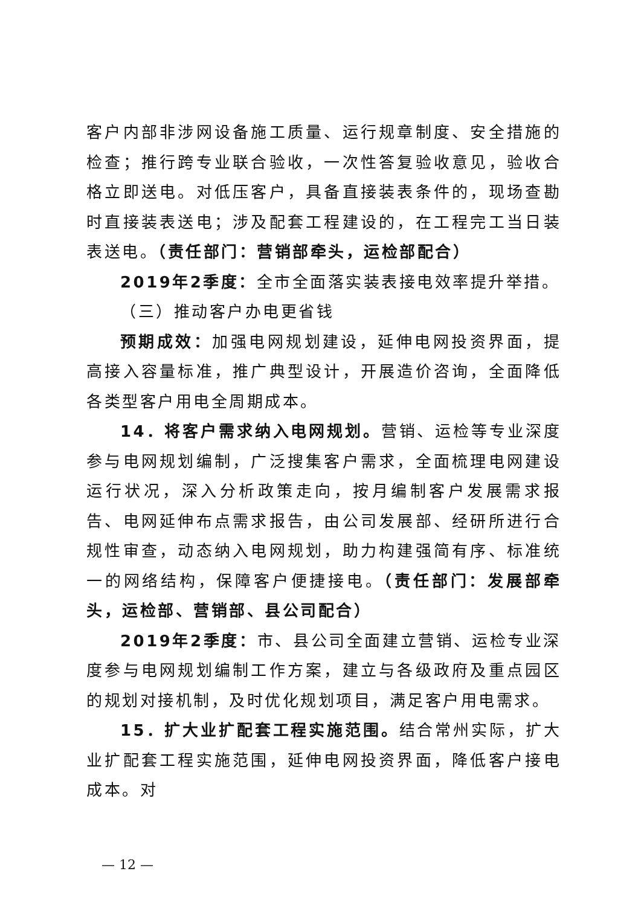客户内部非涉网设备施工质量、运行规章制度、安全措施的检查；推行跨专业联合验收，一次性答复验收意见，验收合格立即送电。对低压客户，具备直接装表条件的，现场查勘时直接装表送电；涉及配套工程建设的，在工程完工当日装表送电。（责任部门：营销部牵头，运检部配合）
2019年2季度：全市全面落实装表接电效率提升举措。
（三）推动客户办电更省钱
预期成效：加强电网规划建设，延伸电网投资界面，提高接入容量标准，推广典型设计，开展造价咨询，全面降低各类型客户用电全周期成本。
14．将客户需求纳入电网规划。营销、运检等专业深度参与电网规划编制，广泛搜集客户需求，全面梳理电网建设运行状况，深入分析政策走向，按月编制客户发展需求报告、电网延伸布点需求报告，由公司发展部、经研所进行合规性审查，动态纳入电网规划，助力构建强简有序、标准统一的网络结构，保障客户便捷接电。（责任部门：发展部牵头，运检部、营销部、县公司配合）
2019年2季度：市、县公司全面建立营销、运检专业深度参与电网规划编制工作方案，建立与各级政府及重点园区的规划对接机制，及时优化规划项目，满足客户用电需求。
15．扩大业扩配套工程实施范围。结合常州实际，扩大业扩配套工程实施范围，延伸电网投资界面，降低客户接电成本。对
— 12 —